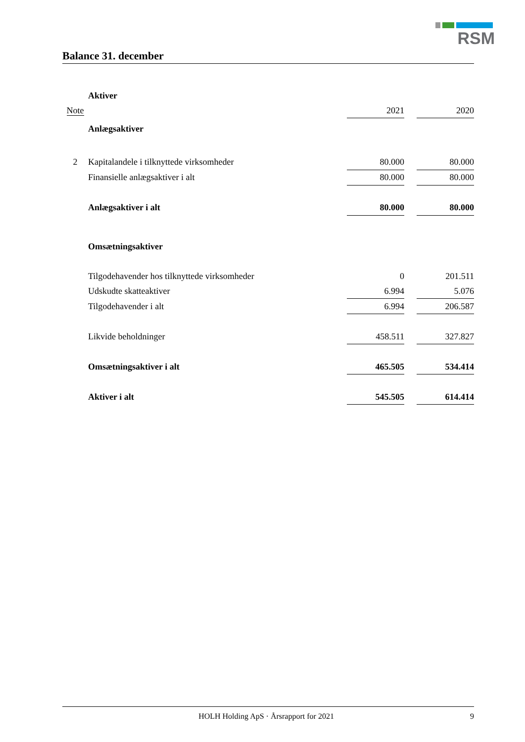RSM
Balance 31. december
| | Aktiver | | | |
| Note | | 2021 | | 2020 |
| | Anlægsaktiver | | | |
| 2 | Kapitalandele i tilknyttede virksomheder | 80.000 | | 80.000 |
| | Finansielle anlægsaktiver i alt | 80.000 | | 80.000 |
| | Anlægsaktiver i alt | 80.000 | | 80.000 |
| | Omsætningsaktiver | | | |
| | Tilgodehavender hos tilknyttede virksomheder | 0 | | 201.511 |
| | Udskudte skatteaktiver | 6.994 | | 5.076 |
| | Tilgodehavender i alt | 6.994 | | 206.587 |
| | Likvide beholdninger | 458.511 | | 327.827 |
| | Omsætningsaktiver i alt | 465.505 | | 534.414 |
| | Aktiver i alt | 545.505 | | 614.414 |
HOLH Holding ApS · Årsrapport for 2021 9